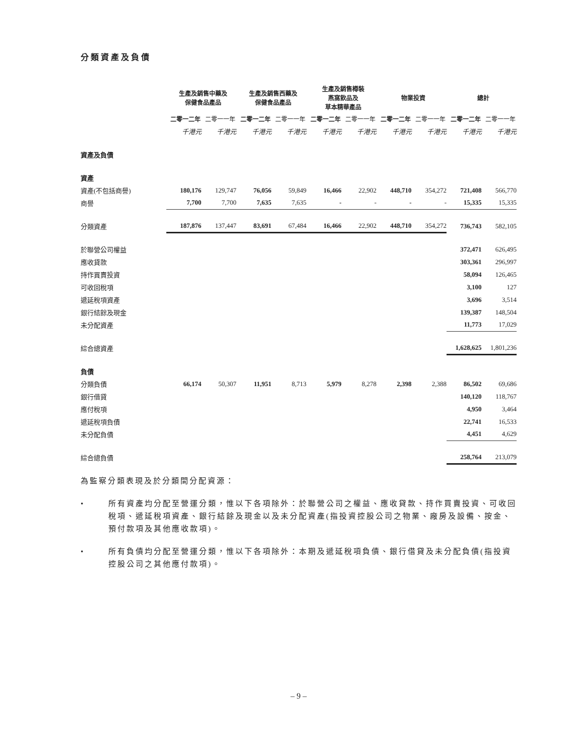分類資產及負債
| | 生產及銷售中藥及 保健食品產品 | | 生產及銷售西藥及 保健食品產品 | | 生產及銷售樽裝 燕窩飲品及 草本精華產品 | | 物業投資 | | 總計 | |
| --- | --- | --- | --- | --- | --- | --- | --- | --- | --- | --- |
| | 二零一二年 | 二零一一年 | 二零一二年 | 二零一一年 | 二零一二年 | 二零一一年 | 二零一二年 | 二零一一年 | 二零一二年 | 二零一一年 |
| | 千港元 | 千港元 | 千港元 | 千港元 | 千港元 | 千港元 | 千港元 | 千港元 | 千港元 | 千港元 |
| 資產及負債 | | | | | | | | | | |
| 資產 | | | | | | | | | | |
| 資產(不包括商譽) | 180,176 | 129,747 | 76,056 | 59,849 | 16,466 | 22,902 | 448,710 | 354,272 | 721,408 | 566,770 |
| 商譽 | 7,700 | 7,700 | 7,635 | 7,635 | - | - | - | - | 15,335 | 15,335 |
| 分類資產 | 187,876 | 137,447 | 83,691 | 67,484 | 16,466 | 22,902 | 448,710 | 354,272 | 736,743 | 582,105 |
| 於聯營公司權益 | | | | | | | | | 372,471 | 626,495 |
| 應收貸款 | | | | | | | | | 303,361 | 296,997 |
| 持作買賣投資 | | | | | | | | | 58,094 | 126,465 |
| 可收回稅項 | | | | | | | | | 3,100 | 127 |
| 遞延稅項資產 | | | | | | | | | 3,696 | 3,514 |
| 銀行結餘及現金 | | | | | | | | | 139,387 | 148,504 |
| 未分配資產 | | | | | | | | | 11,773 | 17,029 |
| 綜合總資產 | | | | | | | | | 1,628,625 | 1,801,236 |
| 負債 | | | | | | | | | | |
| 分類負債 | 66,174 | 50,307 | 11,951 | 8,713 | 5,979 | 8,278 | 2,398 | 2,388 | 86,502 | 69,686 |
| 銀行借貸 | | | | | | | | | 140,120 | 118,767 |
| 應付稅項 | | | | | | | | | 4,950 | 3,464 |
| 遞延稅項負債 | | | | | | | | | 22,741 | 16,533 |
| 未分配負債 | | | | | | | | | 4,451 | 4,629 |
| 綜合總負債 | | | | | | | | | 258,764 | 213,079 |
為監察分類表現及於分類間分配資源：
• 所有資產均分配至營運分類，惟以下各項除外：於聯營公司之權益、應收貸款、持作買賣投資、可收回稅項、遞延稅項資產、銀行結餘及現金以及未分配資產(指投資控股公司之物業、廠房及設備、按金、預付款項及其他應收款項)。
• 所有負債均分配至營運分類，惟以下各項除外：本期及遞延稅項負債、銀行借貸及未分配負債(指投資控股公司之其他應付款項)。
– 9 –